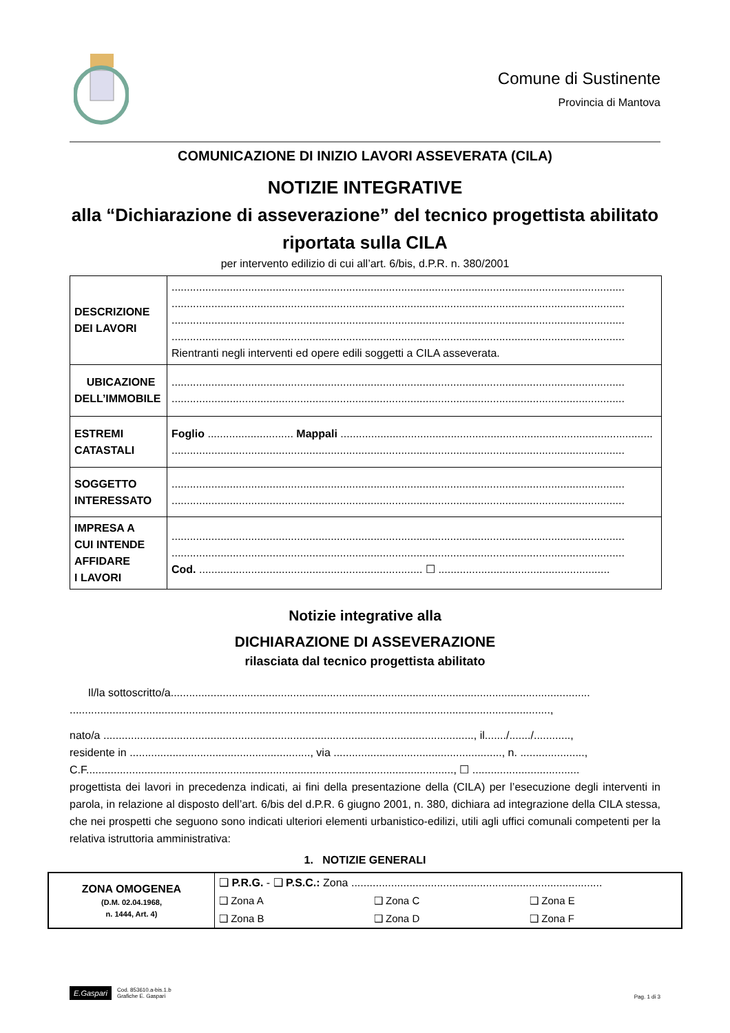Comune di Sustinente
Provincia di Mantova
COMUNICAZIONE DI INIZIO LAVORI ASSEVERATA (CILA)
NOTIZIE INTEGRATIVE
alla “Dichiarazione di asseverazione” del tecnico progettista abilitato riportata sulla CILA
per intervento edilizio di cui all’art. 6/bis, d.P.R. n. 380/2001
| DESCRIZIONE DEI LAVORI | .................................................................................................................................................... .................................................................................................................................................... .................................................................................................................................................... .................................................................................................................................................... Rientranti negli interventi ed opere edili soggetti a CILA asseverata. |
| UBICAZIONE DELL’IMMOBILE | .................................................................................................................................................... .................................................................................................................................................... |
| ESTREMI CATASTALI | Foglio ............................ Mappali ...................................................................................................... .................................................................................................................................................... |
| SOGGETTO INTERESSATO | .................................................................................................................................................... .................................................................................................................................................... |
| IMPRESA A CUI INTENDE AFFIDARE I LAVORI | .................................................................................................................................................... .................................................................................................................................................... Cod. ......................................................................... ☐ ........................................................ |
Notizie integrative alla
DICHIARAZIONE DI ASSEVERAZIONE
rilasciata dal tecnico progettista abilitato
Il/la sottoscritto/a.........................................................................................................................................
.............................................................................................................................................................,
nato/a ........................................................................................................................., il......./......./............,
residente in ..........................................................., via ......................................................., n. .....................,
C.F........................................................................................................................, ☐ ...................................
progettista dei lavori in precedenza indicati, ai fini della presentazione della (CILA) per l’esecuzione degli interventi in parola, in relazione al disposto dell’art. 6/bis del d.P.R. 6 giugno 2001, n. 380, dichiara ad integrazione della CILA stessa, che nei prospetti che seguono sono indicati ulteriori elementi urbanistico-edilizi, utili agli uffici comunali competenti per la relativa istruttoria amministrativa:
1. NOTIZIE GENERALI
| ZONA OMOGENEA (D.M. 02.04.1968, n. 1444, Art. 4) | ❑ P.R.G. - ❑ P.S.C.: Zona .................................................................................. | | |
| | ❑ Zona A | ❑ Zona C | ❑ Zona E |
| | ❑ Zona B | ❑ Zona D | ❑ Zona F |
E.Gaspari
Cod. 853610.a-bis.1.b
Grafiche E. Gaspari
Pag. 1 di 3